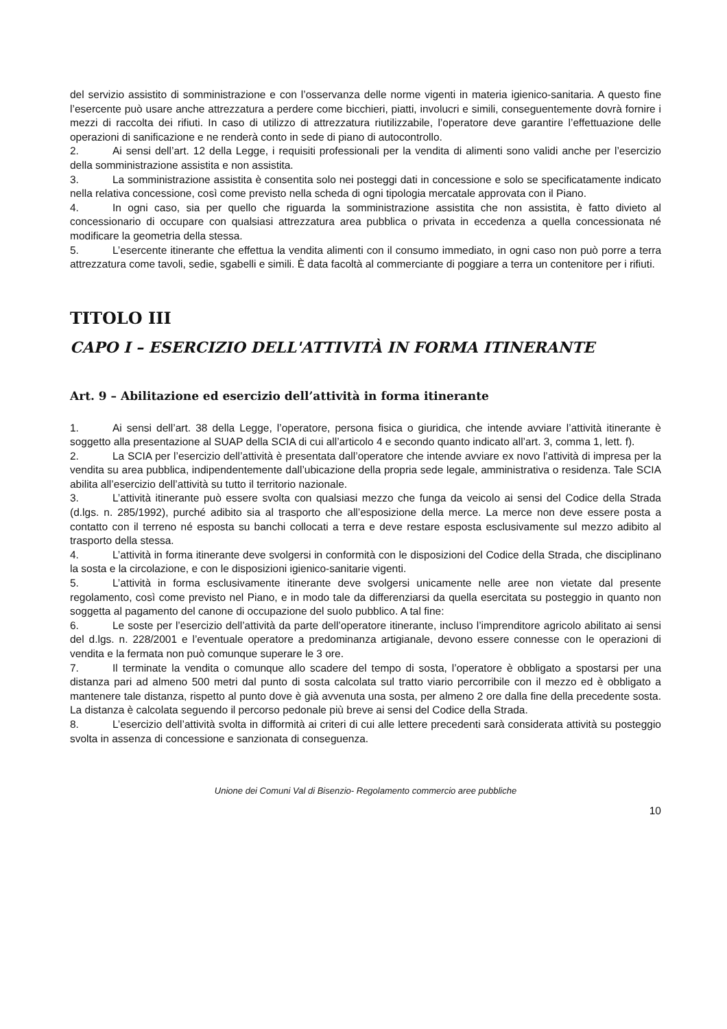del servizio assistito di somministrazione e con l’osservanza delle norme vigenti in materia igienico-sanitaria. A questo fine l’esercente può usare anche attrezzatura a perdere come bicchieri, piatti, involucri e simili, conseguentemente dovrà fornire i mezzi di raccolta dei rifiuti. In caso di utilizzo di attrezzatura riutilizzabile, l’operatore deve garantire l’effettuazione delle operazioni di sanificazione e ne renderà conto in sede di piano di autocontrollo.
2. Ai sensi dell’art. 12 della Legge, i requisiti professionali per la vendita di alimenti sono validi anche per l’esercizio della somministrazione assistita e non assistita.
3. La somministrazione assistita è consentita solo nei posteggi dati in concessione e solo se specificatamente indicato nella relativa concessione, così come previsto nella scheda di ogni tipologia mercatale approvata con il Piano.
4. In ogni caso, sia per quello che riguarda la somministrazione assistita che non assistita, è fatto divieto al concessionario di occupare con qualsiasi attrezzatura area pubblica o privata in eccedenza a quella concessionata né modificare la geometria della stessa.
5. L’esercente itinerante che effettua la vendita alimenti con il consumo immediato, in ogni caso non può porre a terra attrezzatura come tavoli, sedie, sgabelli e simili. È data facoltà al commerciante di poggiare a terra un contenitore per i rifiuti.
TITOLO III
CAPO I – ESERCIZIO DELL'ATTIVITÀ IN FORMA ITINERANTE
Art. 9 – Abilitazione ed esercizio dell’attività in forma itinerante
1. Ai sensi dell’art. 38 della Legge, l’operatore, persona fisica o giuridica, che intende avviare l’attività itinerante è soggetto alla presentazione al SUAP della SCIA di cui all’articolo 4 e secondo quanto indicato all’art. 3, comma 1, lett. f).
2. La SCIA per l’esercizio dell’attività è presentata dall’operatore che intende avviare ex novo l’attività di impresa per la vendita su area pubblica, indipendentemente dall’ubicazione della propria sede legale, amministrativa o residenza. Tale SCIA abilita all’esercizio dell’attività su tutto il territorio nazionale.
3. L’attività itinerante può essere svolta con qualsiasi mezzo che funga da veicolo ai sensi del Codice della Strada (d.lgs. n. 285/1992), purché adibito sia al trasporto che all’esposizione della merce. La merce non deve essere posta a contatto con il terreno né esposta su banchi collocati a terra e deve restare esposta esclusivamente sul mezzo adibito al trasporto della stessa.
4. L’attività in forma itinerante deve svolgersi in conformità con le disposizioni del Codice della Strada, che disciplinano la sosta e la circolazione, e con le disposizioni igienico-sanitarie vigenti.
5. L’attività in forma esclusivamente itinerante deve svolgersi unicamente nelle aree non vietate dal presente regolamento, così come previsto nel Piano, e in modo tale da differenziarsi da quella esercitata su posteggio in quanto non soggetta al pagamento del canone di occupazione del suolo pubblico. A tal fine:
6. Le soste per l’esercizio dell’attività da parte dell’operatore itinerante, incluso l’imprenditore agricolo abilitato ai sensi del d.lgs. n. 228/2001 e l’eventuale operatore a predominanza artigianale, devono essere connesse con le operazioni di vendita e la fermata non può comunque superare le 3 ore.
7. Il terminate la vendita o comunque allo scadere del tempo di sosta, l’operatore è obbligato a spostarsi per una distanza pari ad almeno 500 metri dal punto di sosta calcolata sul tratto viario percorribile con il mezzo ed è obbligato a mantenere tale distanza, rispetto al punto dove è già avvenuta una sosta, per almeno 2 ore dalla fine della precedente sosta. La distanza è calcolata seguendo il percorso pedonale più breve ai sensi del Codice della Strada.
8. L’esercizio dell’attività svolta in difformità ai criteri di cui alle lettere precedenti sarà considerata attività su posteggio svolta in assenza di concessione e sanzionata di conseguenza.
Unione dei Comuni Val di Bisenzio- Regolamento commercio aree pubbliche
10